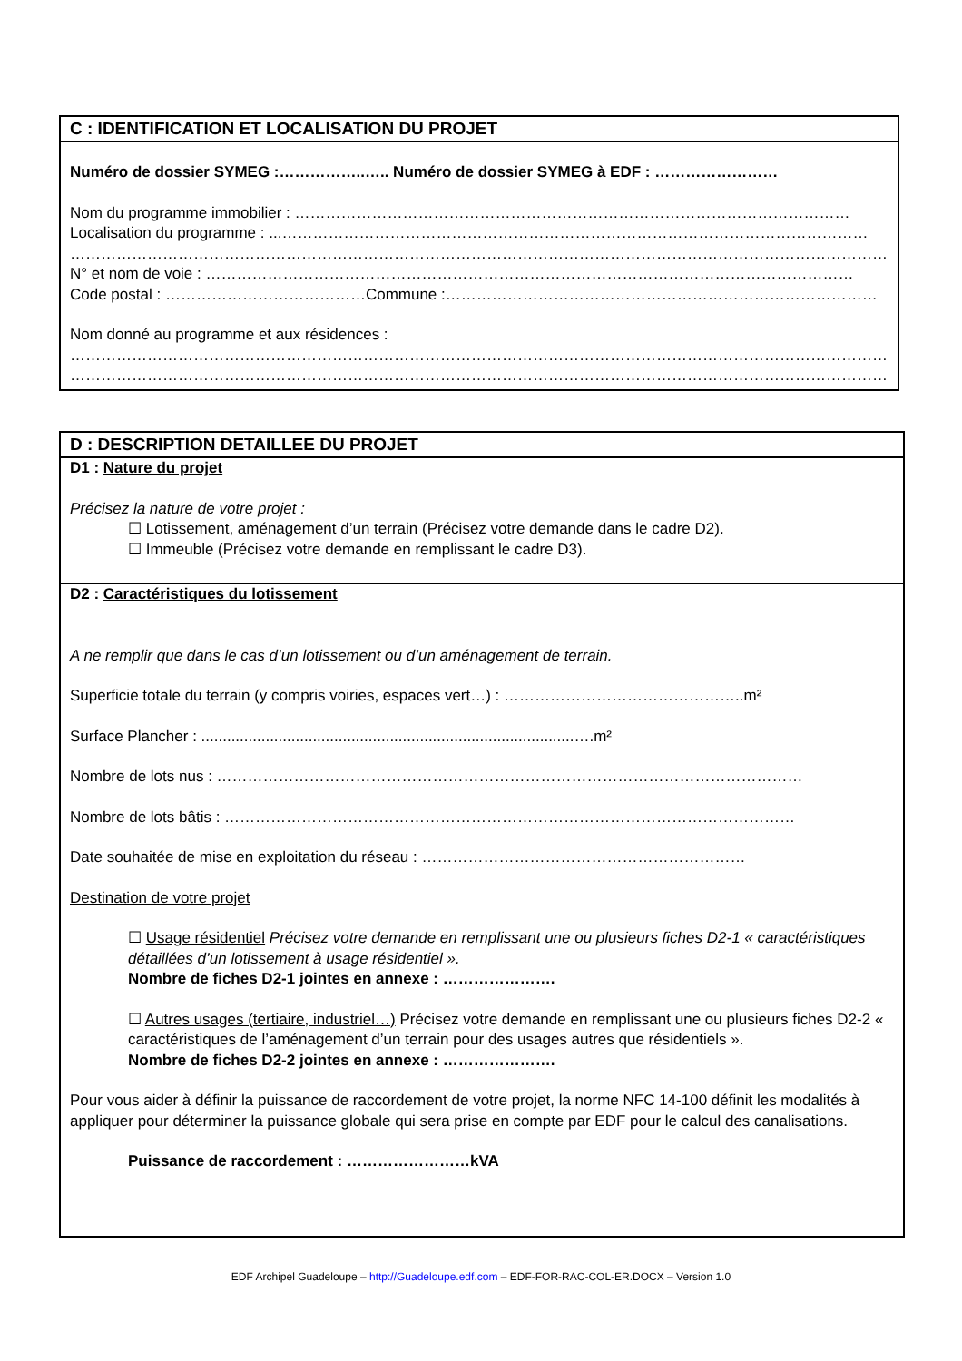C : IDENTIFICATION ET LOCALISATION DU PROJET
Numéro de dossier SYMEG :……………..….. Numéro de dossier SYMEG à EDF : ……………………
Nom du programme immobilier : ………………………………………………………………………………………………
Localisation du programme : ...……………………………………………………………………………………………………
……………………………………………………………………………………………………………………………………………
N° et nom de voie : ………………………………………………………………………………………………………………
Code postal : …………………………………Commune :…………………………………………………………………………
Nom donné au programme et aux résidences :
……………………………………………………………………………………………………………………………………………
……………………………………………………………………………………………………………………………………………
D : DESCRIPTION DETAILLEE DU PROJET
D1 : Nature du projet
Précisez la nature de votre projet :
☐ Lotissement, aménagement d’un terrain (Précisez votre demande dans le cadre D2).
☐ Immeuble (Précisez votre demande en remplissant le cadre D3).
D2 : Caractéristiques du lotissement
A ne remplir que dans le cas d’un lotissement ou d’un aménagement de terrain.
Superficie totale du terrain (y compris voiries, espaces vert…) : ………………………………………..m²
Surface Plancher : .......................................................................................….m²
Nombre de lots nus : ……………………………………………………………………………………………………
Nombre de lots bâtis : …………………………………………………………………………………………………
Date souhaitée de mise en exploitation du réseau : ………………………………………………………
Destination de votre projet
☐ Usage résidentiel Précisez votre demande en remplissant une ou plusieurs fiches D2-1 « caractéristiques détaillées d’un lotissement à usage résidentiel ».
Nombre de fiches D2-1 jointes en annexe : ………………….
☐ Autres usages (tertiaire, industriel…) Précisez votre demande en remplissant une ou plusieurs fiches D2-2 « caractéristiques de l’aménagement d’un terrain pour des usages autres que résidentiels ».
Nombre de fiches D2-2 jointes en annexe : ………………….
Pour vous aider à définir la puissance de raccordement de votre projet, la norme NFC 14-100 définit les modalités à appliquer pour déterminer la puissance globale qui sera prise en compte par EDF pour le calcul des canalisations.
Puissance de raccordement : ……………………kVA
EDF Archipel Guadeloupe – http://Guadeloupe.edf.com – EDF-FOR-RAC-COL-ER.DOCX – Version 1.0